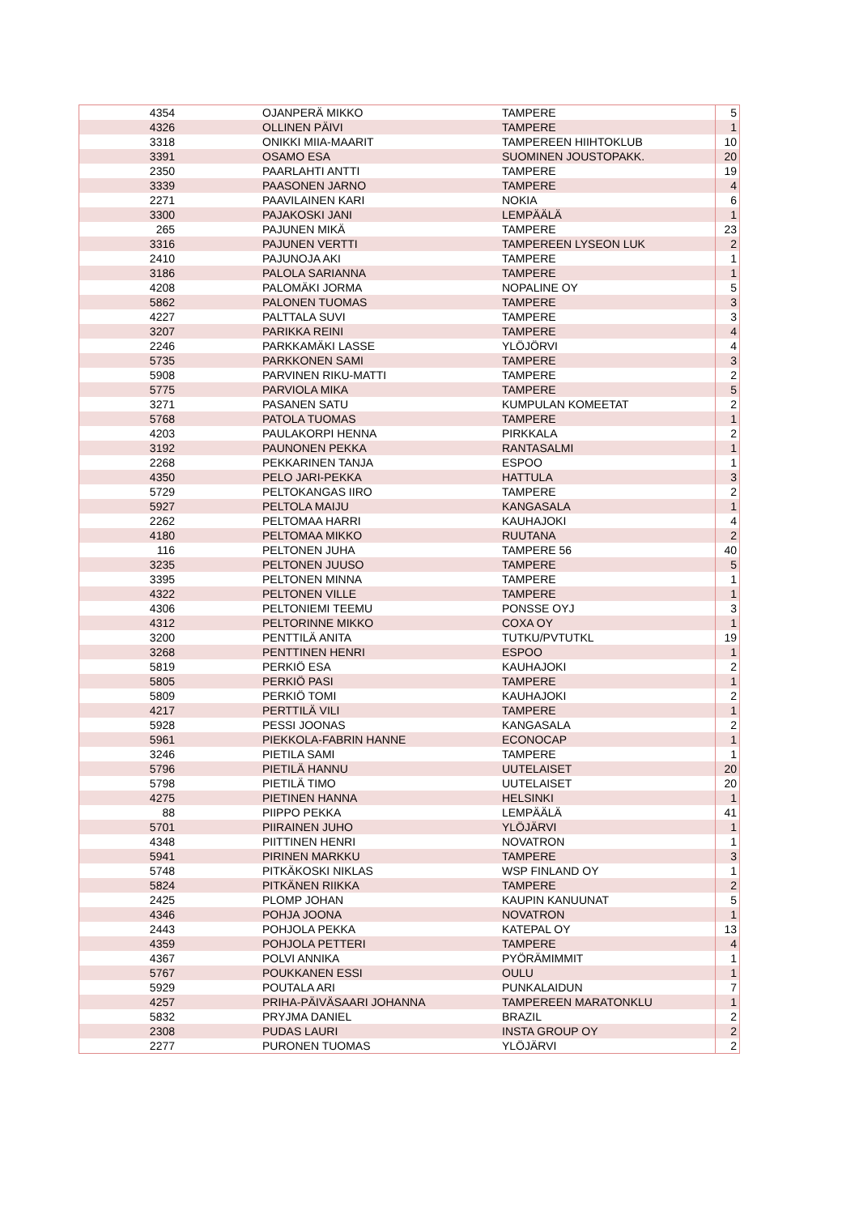| 4354 | OJANPERÄ MIKKO | TAMPERE | 5 |
| 4326 | OLLINEN PÄIVI | TAMPERE | 1 |
| 3318 | ONIKKI MIIA-MAARIT | TAMPEREEN HIIHTOKLUB | 10 |
| 3391 | OSAMO ESA | SUOMINEN JOUSTOPAKK. | 20 |
| 2350 | PAARLAHTI ANTTI | TAMPERE | 19 |
| 3339 | PAASONEN JARNO | TAMPERE | 4 |
| 2271 | PAAVILAINEN KARI | NOKIA | 6 |
| 3300 | PAJAKOSKI JANI | LEMPÄÄLÄ | 1 |
| 265 | PAJUNEN MIKÄ | TAMPERE | 23 |
| 3316 | PAJUNEN VERTTI | TAMPEREEN LYSEON LUK | 2 |
| 2410 | PAJUNOJA AKI | TAMPERE | 1 |
| 3186 | PALOLA SARIANNA | TAMPERE | 1 |
| 4208 | PALOMÄKI JORMA | NOPALINE OY | 5 |
| 5862 | PALONEN TUOMAS | TAMPERE | 3 |
| 4227 | PALTTALA SUVI | TAMPERE | 3 |
| 3207 | PARIKKA REINI | TAMPERE | 4 |
| 2246 | PARKKAMÄKI LASSE | YLÖJÖRVI | 4 |
| 5735 | PARKKONEN SAMI | TAMPERE | 3 |
| 5908 | PARVINEN RIKU-MATTI | TAMPERE | 2 |
| 5775 | PARVIOLA MIKA | TAMPERE | 5 |
| 3271 | PASANEN SATU | KUMPULAN KOMEETAT | 2 |
| 5768 | PATOLA TUOMAS | TAMPERE | 1 |
| 4203 | PAULAKORPI HENNA | PIRKKALA | 2 |
| 3192 | PAUNONEN PEKKA | RANTASALMI | 1 |
| 2268 | PEKKARINEN TANJA | ESPOO | 1 |
| 4350 | PELO JARI-PEKKA | HATTULA | 3 |
| 5729 | PELTOKANGAS IIRO | TAMPERE | 2 |
| 5927 | PELTOLA MAIJU | KANGASALA | 1 |
| 2262 | PELTOMAA HARRI | KAUHAJOKI | 4 |
| 4180 | PELTOMAA MIKKO | RUUTANA | 2 |
| 116 | PELTONEN JUHA | TAMPERE 56 | 40 |
| 3235 | PELTONEN JUUSO | TAMPERE | 5 |
| 3395 | PELTONEN MINNA | TAMPERE | 1 |
| 4322 | PELTONEN VILLE | TAMPERE | 1 |
| 4306 | PELTONIEMI TEEMU | PONSSE OYJ | 3 |
| 4312 | PELTORINNE MIKKO | COXA OY | 1 |
| 3200 | PENTTILÄ ANITA | TUTKU/PVTUTKL | 19 |
| 3268 | PENTTINEN HENRI | ESPOO | 1 |
| 5819 | PERKIÖ ESA | KAUHAJOKI | 2 |
| 5805 | PERKIÖ PASI | TAMPERE | 1 |
| 5809 | PERKIÖ TOMI | KAUHAJOKI | 2 |
| 4217 | PERTTILÄ VILI | TAMPERE | 1 |
| 5928 | PESSI JOONAS | KANGASALA | 2 |
| 5961 | PIEKKOLA-FABRIN HANNE | ECONOCAP | 1 |
| 3246 | PIETILA SAMI | TAMPERE | 1 |
| 5796 | PIETILÄ HANNU | UUTELAISET | 20 |
| 5798 | PIETILÄ TIMO | UUTELAISET | 20 |
| 4275 | PIETINEN HANNA | HELSINKI | 1 |
| 88 | PIIPPO PEKKA | LEMPÄÄLÄ | 41 |
| 5701 | PIIRAINEN JUHO | YLÖJÄRVI | 1 |
| 4348 | PIITTINEN HENRI | NOVATRON | 1 |
| 5941 | PIRINEN MARKKU | TAMPERE | 3 |
| 5748 | PITKÄKOSKI NIKLAS | WSP FINLAND OY | 1 |
| 5824 | PITKÄNEN RIIKKA | TAMPERE | 2 |
| 2425 | PLOMP JOHAN | KAUPIN KANUUNAT | 5 |
| 4346 | POHJA JOONA | NOVATRON | 1 |
| 2443 | POHJOLA PEKKA | KATEPAL OY | 13 |
| 4359 | POHJOLA PETTERI | TAMPERE | 4 |
| 4367 | POLVI ANNIKA | PYÖRÄMIMMIT | 1 |
| 5767 | POUKKANEN ESSI | OULU | 1 |
| 5929 | POUTALA ARI | PUNKALAIDUN | 7 |
| 4257 | PRIHA-PÄIVÄSAARI JOHANNA | TAMPEREEN MARATONKLU | 1 |
| 5832 | PRYJMA DANIEL | BRAZIL | 2 |
| 2308 | PUDAS LAURI | INSTA GROUP OY | 2 |
| 2277 | PURONEN TUOMAS | YLÖJÄRVI | 2 |